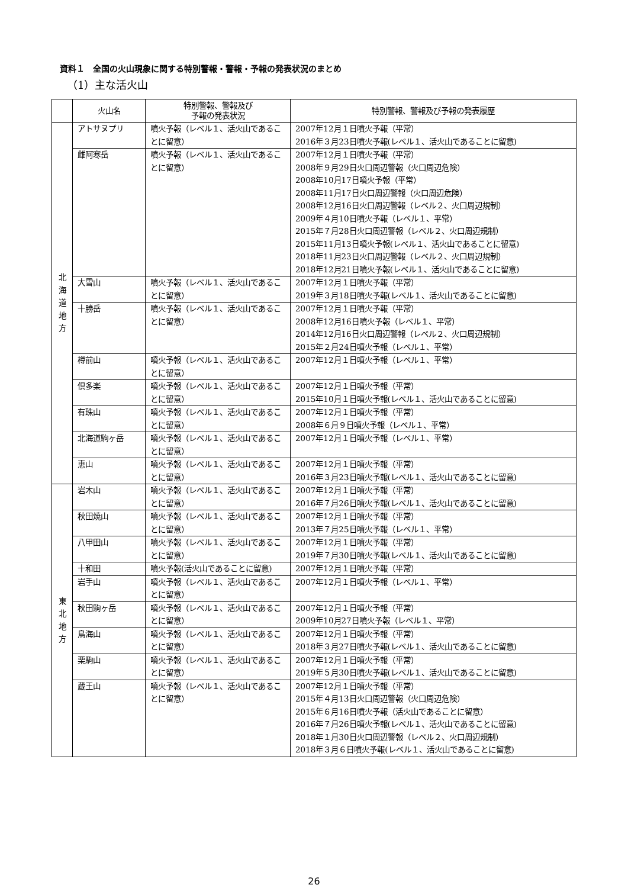資料１　全国の火山現象に関する特別警報・警報・予報の発表状況のまとめ
（1）主な活火山
| | 火山名 | 特別警報、警報及び 予報の発表状況 | 特別警報、警報及び予報の発表履歴 |
| --- | --- | --- | --- |
| 北 海 道 地 方 | アトサヌプリ | 噴火予報（レベル１、活火山であることに留意） | 2007年12月１日噴火予報（平常） 2016年３月23日噴火予報(レベル１、活火山であることに留意) |
| | 雌阿寒岳 | 噴火予報（レベル１、活火山であることに留意） | 2007年12月１日噴火予報（平常） 2008年９月29日火口周辺警報（火口周辺危険） 2008年10月17日噴火予報（平常） 2008年11月17日火口周辺警報（火口周辺危険） 2008年12月16日火口周辺警報（レベル２、火口周辺規制） 2009年４月10日噴火予報（レベル１、平常） 2015年７月28日火口周辺警報（レベル２、火口周辺規制） 2015年11月13日噴火予報(レベル１、活火山であることに留意) 2018年11月23日火口周辺警報（レベル２、火口周辺規制） 2018年12月21日噴火予報(レベル１、活火山であることに留意) |
| | 大雪山 | 噴火予報（レベル１、活火山であることに留意） | 2007年12月１日噴火予報（平常） 2019年３月18日噴火予報(レベル１、活火山であることに留意) |
| | 十勝岳 | 噴火予報（レベル１、活火山であることに留意） | 2007年12月１日噴火予報（平常） 2008年12月16日噴火予報（レベル１、平常） 2014年12月16日火口周辺警報（レベル２、火口周辺規制） 2015年２月24日噴火予報（レベル１、平常） |
| | 樽前山 | 噴火予報（レベル１、活火山であることに留意） | 2007年12月１日噴火予報（レベル１、平常） |
| | 倶多楽 | 噴火予報（レベル１、活火山であることに留意） | 2007年12月１日噴火予報（平常） 2015年10月１日噴火予報(レベル１、活火山であることに留意) |
| | 有珠山 | 噴火予報（レベル１、活火山であることに留意） | 2007年12月１日噴火予報（平常） 2008年６月９日噴火予報（レベル１、平常） |
| | 北海道駒ヶ岳 | 噴火予報（レベル１、活火山であることに留意） | 2007年12月１日噴火予報（レベル１、平常） |
| | 恵山 | 噴火予報（レベル１、活火山であることに留意） | 2007年12月１日噴火予報（平常） 2016年３月23日噴火予報(レベル１、活火山であることに留意) |
| 東 北 地 方 | 岩木山 | 噴火予報（レベル１、活火山であることに留意） | 2007年12月１日噴火予報（平常） 2016年７月26日噴火予報(レベル１、活火山であることに留意) |
| | 秋田焼山 | 噴火予報（レベル１、活火山であることに留意） | 2007年12月１日噴火予報（平常） 2013年７月25日噴火予報（レベル１、平常） |
| | 八甲田山 | 噴火予報（レベル１、活火山であることに留意） | 2007年12月１日噴火予報（平常） 2019年７月30日噴火予報(レベル１、活火山であることに留意) |
| | 十和田 | 噴火予報(活火山であることに留意) | 2007年12月１日噴火予報（平常） |
| | 岩手山 | 噴火予報（レベル１、活火山であることに留意） | 2007年12月１日噴火予報（レベル１、平常） |
| | 秋田駒ヶ岳 | 噴火予報（レベル１、活火山であることに留意） | 2007年12月１日噴火予報（平常） 2009年10月27日噴火予報（レベル１、平常） |
| | 鳥海山 | 噴火予報（レベル１、活火山であることに留意） | 2007年12月１日噴火予報（平常） 2018年３月27日噴火予報(レベル１、活火山であることに留意) |
| | 栗駒山 | 噴火予報（レベル１、活火山であることに留意） | 2007年12月１日噴火予報（平常） 2019年５月30日噴火予報(レベル１、活火山であることに留意) |
| | 蔵王山 | 噴火予報（レベル１、活火山であることに留意） | 2007年12月１日噴火予報（平常） 2015年４月13日火口周辺警報（火口周辺危険） 2015年６月16日噴火予報（活火山であることに留意） 2016年７月26日噴火予報(レベル１、活火山であることに留意) 2018年１月30日火口周辺警報（レベル２、火口周辺規制） 2018年３月６日噴火予報(レベル１、活火山であることに留意) |
26